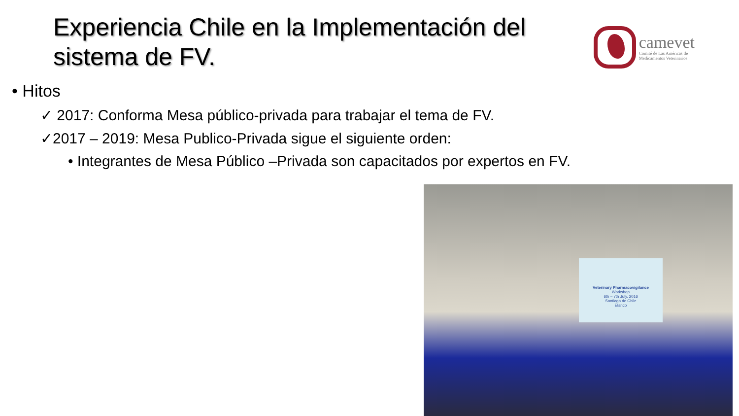Experiencia Chile en la Implementación del sistema de FV.
camevet
Comité de Las Américas de
Medicamentos Veterinarios
• Hitos
✓ 2017: Conforma Mesa público-privada para trabajar el tema de FV.
✓2017 – 2019: Mesa Publico-Privada sigue el siguiente orden:
• Integrantes de Mesa Público –Privada son capacitados por expertos en FV.
Veterinary Pharmacovigilance
Workshop
6th – 7th July, 2016
Santiago de Chile
Elanco